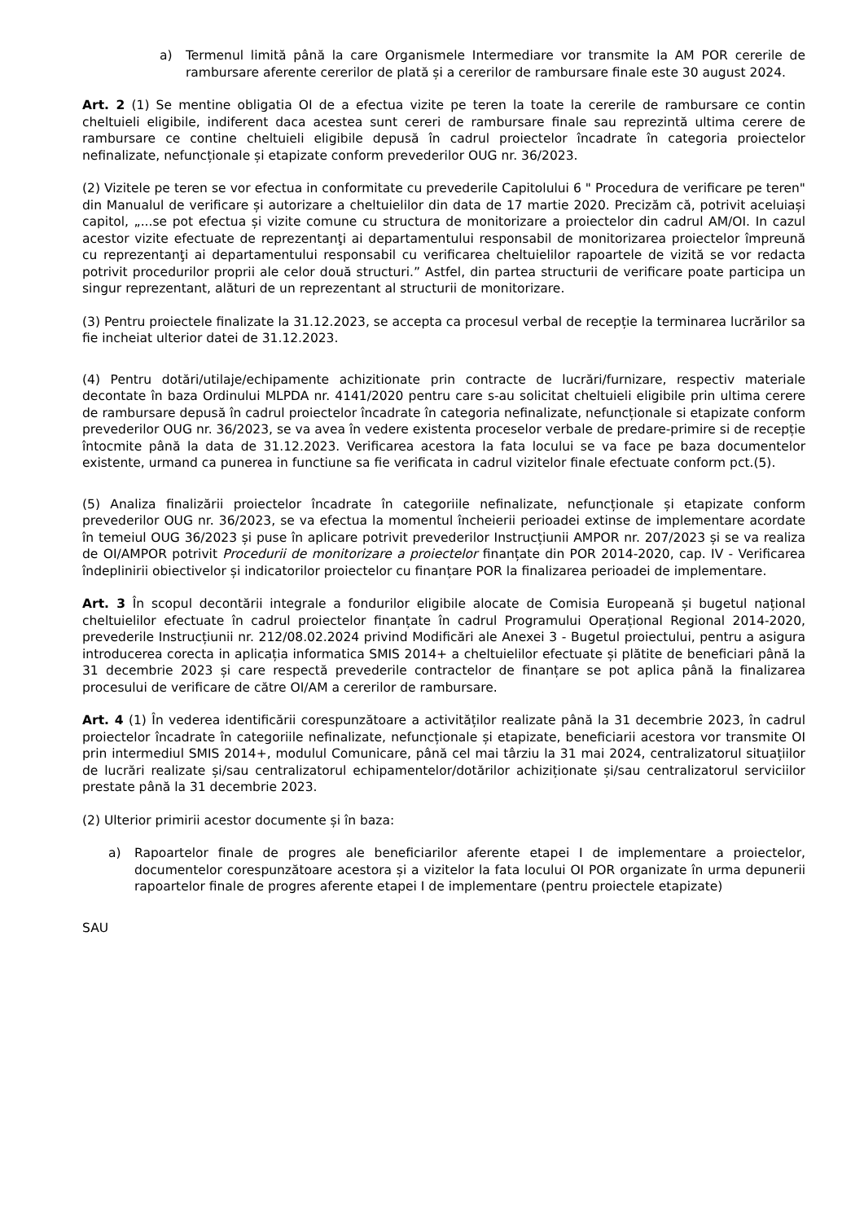a) Termenul limită până la care Organismele Intermediare vor transmite la AM POR cererile de rambursare aferente cererilor de plată și a cererilor de rambursare finale este 30 august 2024.
Art. 2 (1) Se mentine obligatia OI de a efectua vizite pe teren la toate la cererile de rambursare ce contin cheltuieli eligibile, indiferent daca acestea sunt cereri de rambursare finale sau reprezintă ultima cerere de rambursare ce contine cheltuieli eligibile depusă în cadrul proiectelor încadrate în categoria proiectelor nefinalizate, nefuncționale și etapizate conform prevederilor OUG nr. 36/2023.
(2) Vizitele pe teren se vor efectua in conformitate cu prevederile Capitolului 6 " Procedura de verificare pe teren" din Manualul de verificare și autorizare a cheltuielilor din data de 17 martie 2020. Precizăm că, potrivit aceluiași capitol, „...se pot efectua și vizite comune cu structura de monitorizare a proiectelor din cadrul AM/OI. In cazul acestor vizite efectuate de reprezentanţi ai departamentului responsabil de monitorizarea proiectelor împreună cu reprezentanţi ai departamentului responsabil cu verificarea cheltuielilor rapoartele de vizită se vor redacta potrivit procedurilor proprii ale celor două structuri.” Astfel, din partea structurii de verificare poate participa un singur reprezentant, alături de un reprezentant al structurii de monitorizare.
(3) Pentru proiectele finalizate la 31.12.2023, se accepta ca procesul verbal de recepție la terminarea lucrărilor sa fie incheiat ulterior datei de 31.12.2023.
(4) Pentru dotări/utilaje/echipamente achizitionate prin contracte de lucrări/furnizare, respectiv materiale decontate în baza Ordinului MLPDA nr. 4141/2020 pentru care s-au solicitat cheltuieli eligibile prin ultima cerere de rambursare depusă în cadrul proiectelor încadrate în categoria nefinalizate, nefuncționale si etapizate conform prevederilor OUG nr. 36/2023, se va avea în vedere existenta proceselor verbale de predare-primire si de recepție întocmite până la data de 31.12.2023. Verificarea acestora la fata locului se va face pe baza documentelor existente, urmand ca punerea in functiune sa fie verificata in cadrul vizitelor finale efectuate conform pct.(5).
(5) Analiza finalizării proiectelor încadrate în categoriile nefinalizate, nefuncționale și etapizate conform prevederilor OUG nr. 36/2023, se va efectua la momentul încheierii perioadei extinse de implementare acordate în temeiul OUG 36/2023 și puse în aplicare potrivit prevederilor Instrucțiunii AMPOR nr. 207/2023 și se va realiza de OI/AMPOR potrivit Procedurii de monitorizare a proiectelor finanțate din POR 2014-2020, cap. IV - Verificarea îndeplinirii obiectivelor și indicatorilor proiectelor cu finanțare POR la finalizarea perioadei de implementare.
Art. 3 În scopul decontării integrale a fondurilor eligibile alocate de Comisia Europeană și bugetul național cheltuielilor efectuate în cadrul proiectelor finanțate în cadrul Programului Operațional Regional 2014-2020, prevederile Instrucțiunii nr. 212/08.02.2024 privind Modificări ale Anexei 3 - Bugetul proiectului, pentru a asigura introducerea corecta in aplicația informatica SMIS 2014+ a cheltuielilor efectuate și plătite de beneficiari până la 31 decembrie 2023 și care respectă prevederile contractelor de finanțare se pot aplica până la finalizarea procesului de verificare de către OI/AM a cererilor de rambursare.
Art. 4 (1) În vederea identificării corespunzătoare a activităților realizate până la 31 decembrie 2023, în cadrul proiectelor încadrate în categoriile nefinalizate, nefuncționale și etapizate, beneficiarii acestora vor transmite OI prin intermediul SMIS 2014+, modulul Comunicare, până cel mai târziu la 31 mai 2024, centralizatorul situațiilor de lucrări realizate și/sau centralizatorul echipamentelor/dotărilor achiziționate și/sau centralizatorul serviciilor prestate până la 31 decembrie 2023.
(2) Ulterior primirii acestor documente și în baza:
a) Rapoartelor finale de progres ale beneficiarilor aferente etapei I de implementare a proiectelor, documentelor corespunzătoare acestora și a vizitelor la fata locului OI POR organizate în urma depunerii rapoartelor finale de progres aferente etapei I de implementare (pentru proiectele etapizate)
SAU